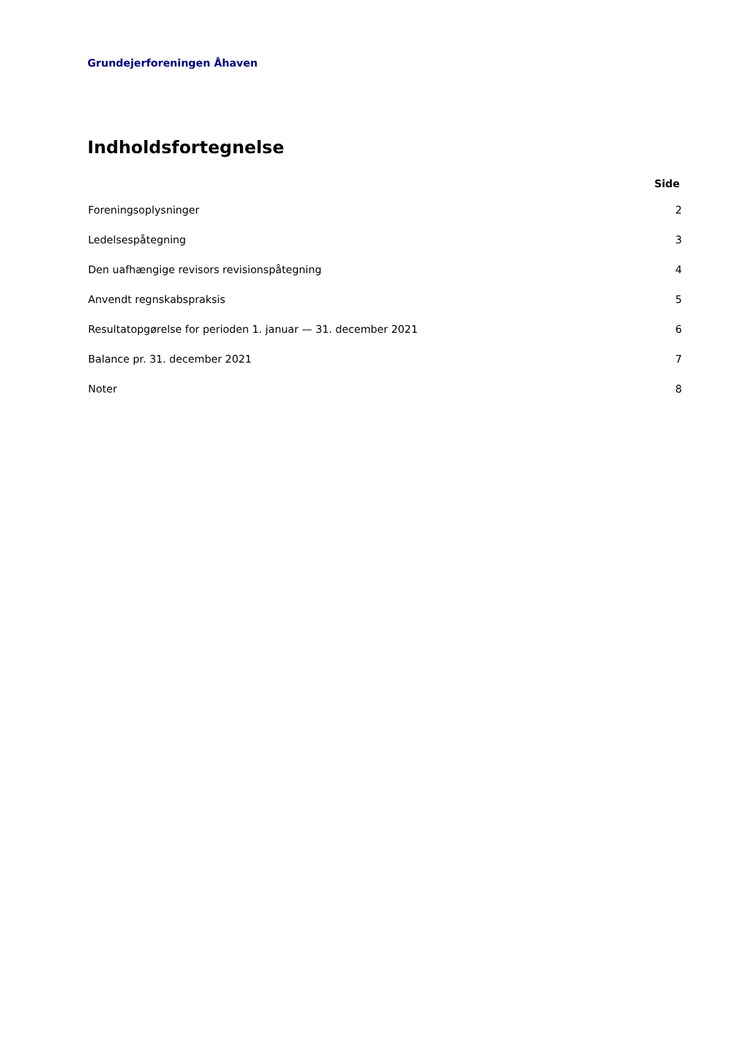Grundejerforeningen Åhaven
Indholdsfortegnelse
| | Side |
| --- | --- |
| Foreningsoplysninger | 2 |
| Ledelsespåtegning | 3 |
| Den uafhængige revisors revisionspåtegning | 4 |
| Anvendt regnskabspraksis | 5 |
| Resultatopgørelse for perioden 1. januar — 31. december 2021 | 6 |
| Balance pr. 31. december 2021 | 7 |
| Noter | 8 |